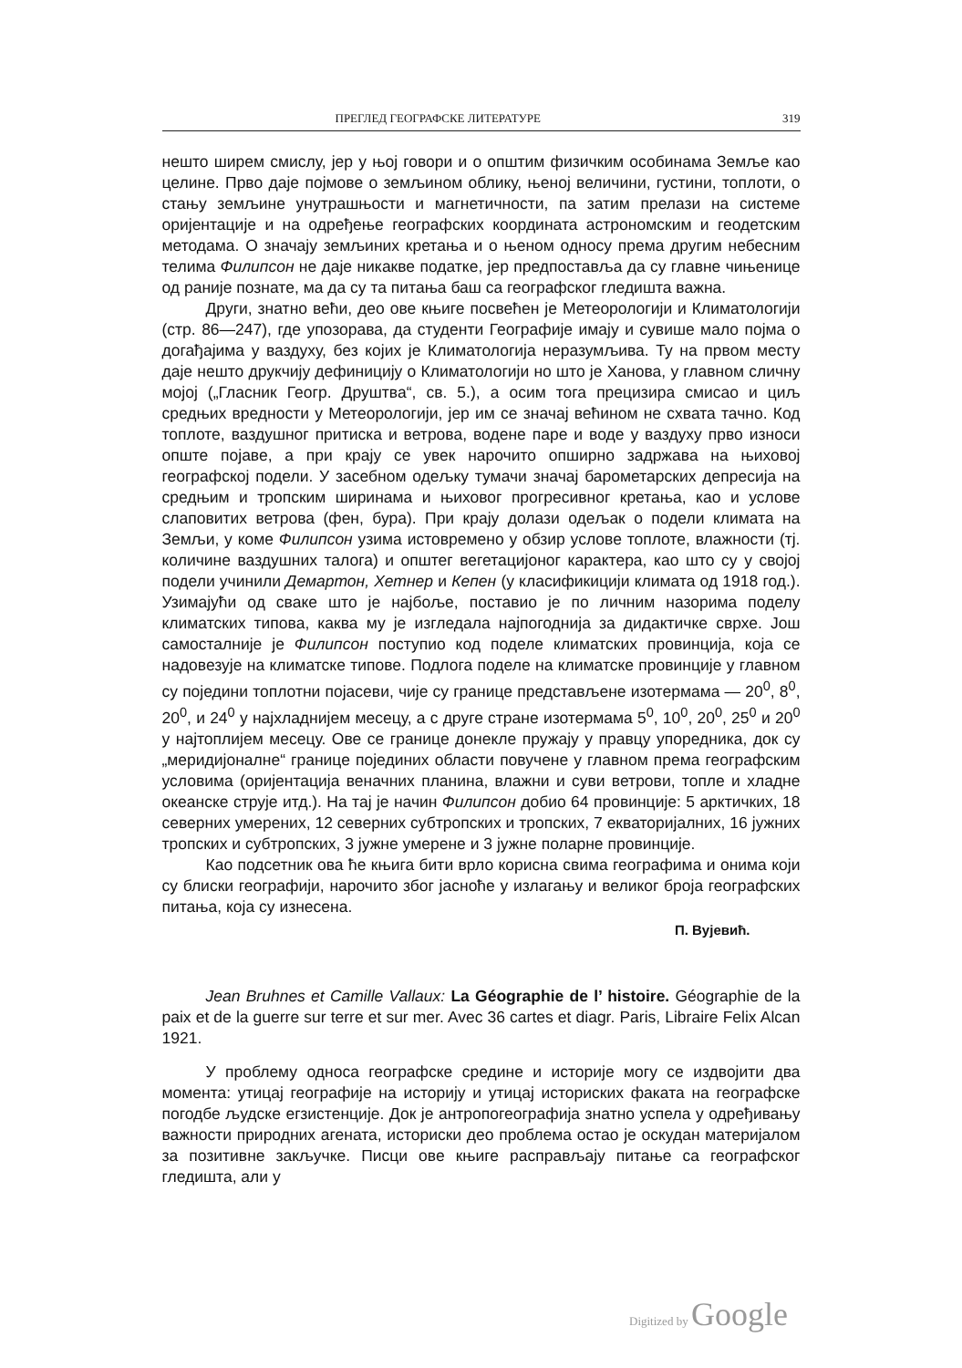ПРЕГЛЕД ГЕОГРАФСКЕ ЛИТЕРАТУРЕ 319
нешто ширем смислу, јер у њој говори и о општим физичким особинама Земље као целине. Прво даје појмове о земљином облику, њеној величини, густини, топлоти, о стању земљине унутрашњости и магнетичности, па затим прелази на системе оријентације и на одређење географских координата астрономским и геодетским методама. О значају земљиних кретања и о њеном односу према другим небесним телима Филипсон не даје никакве податке, јер предпоставља да су главне чињенице од раније познате, ма да су та питања баш са географског гледишта важна.
Други, знатно већи, део ове књиге посвећен је Метеорологији и Климатологији (стр. 86—247), где упозорава, да студенти Географије имају и сувише мало појма о догађајима у ваздуху, без којих је Климатологија неразумљива. Ту на првом месту даје нешто друкчију дефиницију о Климатологији но што је Ханова, у главном сличну мојој („Гласник Геогр. Друштва“, св. 5.), а осим тога прецизира смисао и циљ средњих вредности у Метеорологији, јер им се значај већином не схвата тачно. Код топлоте, ваздушног притиска и ветрова, водене паре и воде у ваздуху прво износи опште појаве, а при крају се увек нарочито опширно задржава на њиховој географској подели. У засебном одељку тумачи значај барометарских депресија на средњим и тропским ширинама и њиховог прогресивног кретања, као и услове слаповитих ветрова (фен, бура). При крају долази одељак о подели климата на Земљи, у коме Филипсон узима истовремено у обзир услове топлоте, влажности (тј. количине ваздушних талога) и општег вегетацијоног карактера, као што су у својој подели учинили Демартон, Хетнер и Кепен (у класификицији климата од 1918 год.). Узимајући од сваке што је најбоље, поставио је по личним назорима поделу климатских типова, каква му је изгледала најпогоднија за дидактичке сврхе. Још самосталније је Филипсон поступио код поделе климатских провинција, која се надовезује на климатске типове. Подлога поделе на климатске провинције у главном су поједини топлотни појасеви, чије су границе представљене изотермама — 20<sup>0</sup>, 8<sup>0</sup>, 20<sup>0</sup>, и 24<sup>0</sup> у најхладнијем месецу, а с друге стране изотермама 5<sup>0</sup>, 10<sup>0</sup>, 20<sup>0</sup>, 25<sup>0</sup> и 20<sup>0</sup> у најтоплијем месецу. Ове се границе донекле пружају у правцу упоредника, док су „меридијоналне“ границе појединих области повучене у главном према географским условима (оријентација веначних планина, влажни и суви ветрови, топле и хладне океанске струје итд.). На тај је начин Филипсон добио 64 провинције: 5 арктичких, 18 северних умерених, 12 северних субтропских и тропских, 7 екваторијалних, 16 јужних тропских и субтропских, 3 јужне умерене и 3 јужне поларне провинције.
Као подсетник ова ће књига бити врло корисна свима географима и онима који су блиски географији, нарочито због јасноће у излагању и великог броја географских питања, која су изнесена.
П. Вујевић.
Jean Bruhnes et Camille Vallaux: La Géographie de l’ histoire. Géographie de la paix et de la guerre sur terre et sur mer. Avec 36 cartes et diagr. Paris, Libraire Felix Alcan 1921.
У проблему односа географске средине и историје могу се издвојити два момента: утицај географије на историју и утицај историских факата на географске погодбе људске егзистенције. Док је антропогеографија знатно успела у одређивању важности природних агената, историски део проблема остао је оскудан материјалом за позитивне закључке. Писци ове књиге расправљају питање са географског гледишта, али у
Digitized by Google